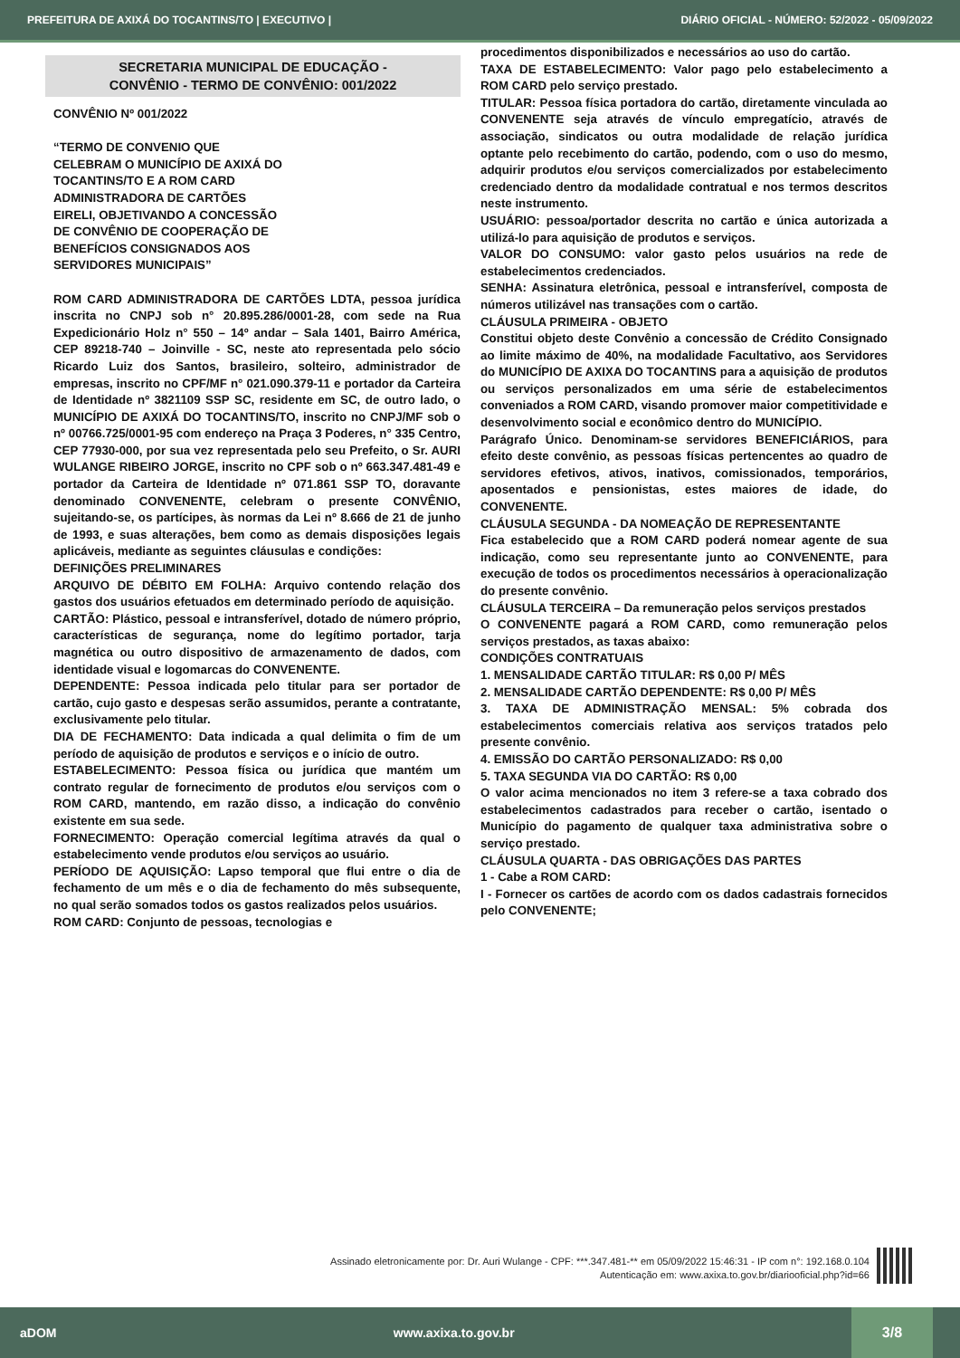PREFEITURA DE AXIXÁ DO TOCANTINS/TO | EXECUTIVO | DIÁRIO OFICIAL - NÚMERO: 52/2022 - 05/09/2022
SECRETARIA MUNICIPAL DE EDUCAÇÃO -
CONVÊNIO - TERMO DE CONVÊNIO: 001/2022
CONVÊNIO Nº 001/2022
“TERMO DE CONVENIO QUE
CELEBRAM O MUNICÍPIO DE AXIXÁ DO
TOCANTINS/TO E A ROM CARD
ADMINISTRADORA DE CARTÕES
EIRELI, OBJETIVANDO A CONCESSÃO
DE CONVÊNIO DE COOPERAÇÃO DE
BENEFÍCIOS CONSIGNADOS AOS
SERVIDORES MUNICIPAIS”
ROM CARD ADMINISTRADORA DE CARTÕES LDTA, pessoa jurídica inscrita no CNPJ sob n° 20.895.286/0001-28, com sede na Rua Expedicionário Holz n° 550 – 14º andar – Sala 1401, Bairro América, CEP 89218-740 – Joinville - SC, neste ato representada pelo sócio Ricardo Luiz dos Santos, brasileiro, solteiro, administrador de empresas, inscrito no CPF/MF n° 021.090.379-11 e portador da Carteira de Identidade nº 3821109 SSP SC, residente em SC, de outro lado, o MUNICÍPIO DE AXIXÁ DO TOCANTINS/TO, inscrito no CNPJ/MF sob o nº 00766.725/0001-95 com endereço na Praça 3 Poderes, n° 335 Centro, CEP 77930-000, por sua vez representada pelo seu Prefeito, o Sr. AURI WULANGE RIBEIRO JORGE, inscrito no CPF sob o nº 663.347.481-49 e portador da Carteira de Identidade nº 071.861 SSP TO, doravante denominado CONVENENTE, celebram o presente CONVÊNIO, sujeitando-se, os partícipes, às normas da Lei nº 8.666 de 21 de junho de 1993, e suas alterações, bem como as demais disposições legais aplicáveis, mediante as seguintes cláusulas e condições:
DEFINIÇÕES PRELIMINARES
ARQUIVO DE DÉBITO EM FOLHA: Arquivo contendo relação dos gastos dos usuários efetuados em determinado período de aquisição.
CARTÃO: Plástico, pessoal e intransferível, dotado de número próprio, características de segurança, nome do legítimo portador, tarja magnética ou outro dispositivo de armazenamento de dados, com identidade visual e logomarcas do CONVENENTE.
DEPENDENTE: Pessoa indicada pelo titular para ser portador de cartão, cujo gasto e despesas serão assumidos, perante a contratante, exclusivamente pelo titular.
DIA DE FECHAMENTO: Data indicada a qual delimita o fim de um período de aquisição de produtos e serviços e o início de outro.
ESTABELECIMENTO: Pessoa física ou jurídica que mantém um contrato regular de fornecimento de produtos e/ou serviços com o ROM CARD, mantendo, em razão disso, a indicação do convênio existente em sua sede.
FORNECIMENTO: Operação comercial legítima através da qual o estabelecimento vende produtos e/ou serviços ao usuário.
PERÍODO DE AQUISIÇÃO: Lapso temporal que flui entre o dia de fechamento de um mês e o dia de fechamento do mês subsequente, no qual serão somados todos os gastos realizados pelos usuários.
ROM CARD: Conjunto de pessoas, tecnologias e
procedimentos disponibilizados e necessários ao uso do cartão.
TAXA DE ESTABELECIMENTO: Valor pago pelo estabelecimento a ROM CARD pelo serviço prestado.
TITULAR: Pessoa física portadora do cartão, diretamente vinculada ao CONVENENTE seja através de vínculo empregatício, através de associação, sindicatos ou outra modalidade de relação jurídica optante pelo recebimento do cartão, podendo, com o uso do mesmo, adquirir produtos e/ou serviços comercializados por estabelecimento credenciado dentro da modalidade contratual e nos termos descritos neste instrumento.
USUÁRIO: pessoa/portador descrita no cartão e única autorizada a utilizá-lo para aquisição de produtos e serviços.
VALOR DO CONSUMO: valor gasto pelos usuários na rede de estabelecimentos credenciados.
SENHA: Assinatura eletrônica, pessoal e intransferível, composta de números utilizável nas transações com o cartão.
CLÁUSULA PRIMEIRA - OBJETO
Constitui objeto deste Convênio a concessão de Crédito Consignado ao limite máximo de 40%, na modalidade Facultativo, aos Servidores do MUNICÍPIO DE AXIXA DO TOCANTINS para a aquisição de produtos ou serviços personalizados em uma série de estabelecimentos conveniados a ROM CARD, visando promover maior competitividade e desenvolvimento social e econômico dentro do MUNICÍPIO.
Parágrafo Único. Denominam-se servidores BENEFICIÁRIOS, para efeito deste convênio, as pessoas físicas pertencentes ao quadro de servidores efetivos, ativos, inativos, comissionados, temporários, aposentados e pensionistas, estes maiores de idade, do CONVENENTE.
CLÁUSULA SEGUNDA - DA NOMEAÇÃO DE REPRESENTANTE
Fica estabelecido que a ROM CARD poderá nomear agente de sua indicação, como seu representante junto ao CONVENENTE, para execução de todos os procedimentos necessários à operacionalização do presente convênio.
CLÁUSULA TERCEIRA – Da remuneração pelos serviços prestados
O CONVENENTE pagará a ROM CARD, como remuneração pelos serviços prestados, as taxas abaixo:
CONDIÇÕES CONTRATUAIS
1. MENSALIDADE CARTÃO TITULAR: R$ 0,00 P/ MÊS
2. MENSALIDADE CARTÃO DEPENDENTE: R$ 0,00 P/ MÊS
3. TAXA DE ADMINISTRAÇÃO MENSAL: 5% cobrada dos estabelecimentos comerciais relativa aos serviços tratados pelo presente convênio.
4. EMISSÃO DO CARTÃO PERSONALIZADO: R$ 0,00
5. TAXA SEGUNDA VIA DO CARTÃO: R$ 0,00
O valor acima mencionados no item 3 refere-se a taxa cobrado dos estabelecimentos cadastrados para receber o cartão, isentado o Município do pagamento de qualquer taxa administrativa sobre o serviço prestado.
CLÁUSULA QUARTA - DAS OBRIGAÇÕES DAS PARTES
1 - Cabe a ROM CARD:
I - Fornecer os cartões de acordo com os dados cadastrais fornecidos pelo CONVENENTE;
Assinado eletronicamente por: Dr. Auri Wulange - CPF: ***.347.481-** em 05/09/2022 15:46:31 - IP com n°: 192.168.0.104
Autenticação em: www.axixa.to.gov.br/diariooficial.php?id=66
aDOM www.axixa.to.gov.br
3/8